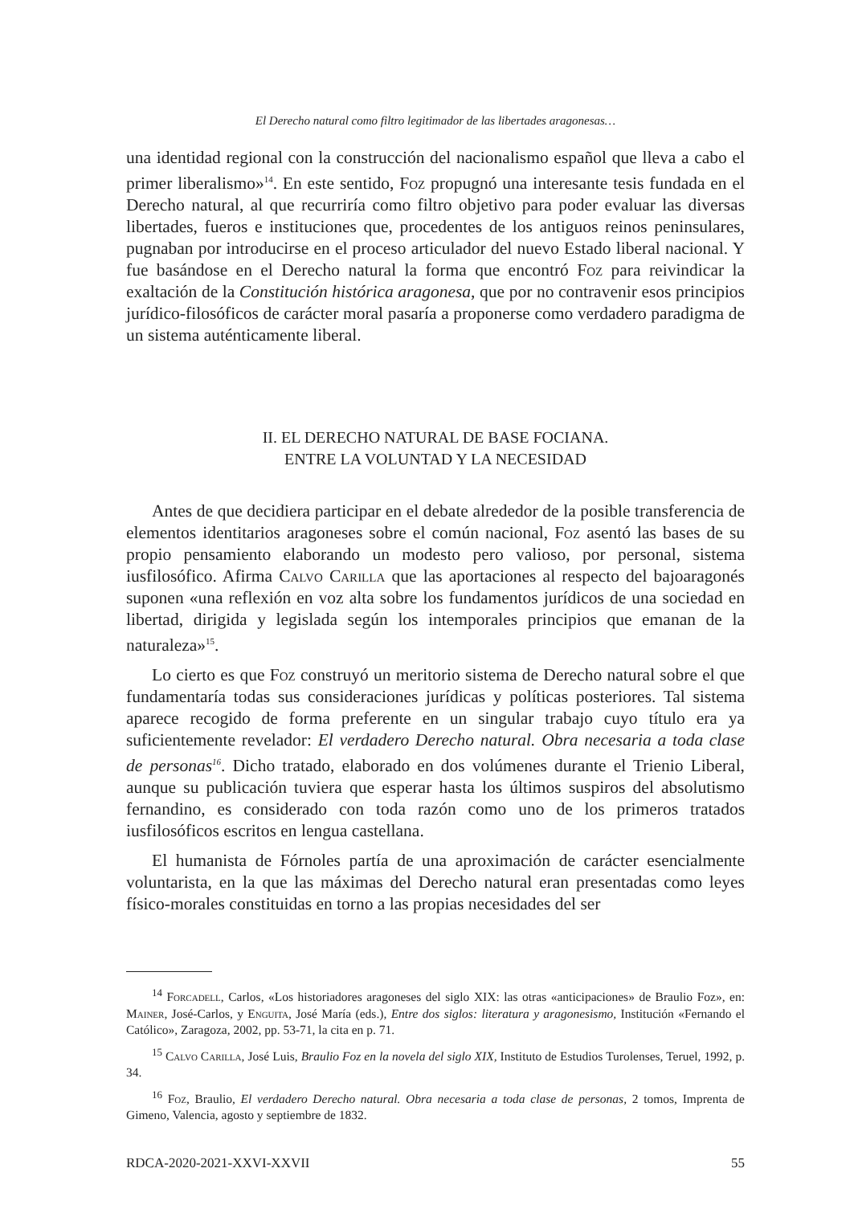El Derecho natural como filtro legitimador de las libertades aragonesas…
una identidad regional con la construcción del nacionalismo español que lleva a cabo el primer liberalismo»<sup>14</sup>. En este sentido, Foz propugnó una interesante tesis fundada en el Derecho natural, al que recurriría como filtro objetivo para poder evaluar las diversas libertades, fueros e instituciones que, procedentes de los antiguos reinos peninsulares, pugnaban por introducirse en el proceso articulador del nuevo Estado liberal nacional. Y fue basándose en el Derecho natural la forma que encontró Foz para reivindicar la exaltación de la Constitución histórica aragonesa, que por no contravenir esos principios jurídico-filosóficos de carácter moral pasaría a proponerse como verdadero paradigma de un sistema auténticamente liberal.
II. EL DERECHO NATURAL DE BASE FOCIANA.
ENTRE LA VOLUNTAD Y LA NECESIDAD
Antes de que decidiera participar en el debate alrededor de la posible transferencia de elementos identitarios aragoneses sobre el común nacional, Foz asentó las bases de su propio pensamiento elaborando un modesto pero valioso, por personal, sistema iusfilosófico. Afirma Calvo Carilla que las aportaciones al respecto del bajoaragonés suponen «una reflexión en voz alta sobre los fundamentos jurídicos de una sociedad en libertad, dirigida y legislada según los intemporales principios que emanan de la naturaleza»<sup>15</sup>.
Lo cierto es que Foz construyó un meritorio sistema de Derecho natural sobre el que fundamentaría todas sus consideraciones jurídicas y políticas posteriores. Tal sistema aparece recogido de forma preferente en un singular trabajo cuyo título era ya suficientemente revelador: El verdadero Derecho natural. Obra necesaria a toda clase de personas<sup>16</sup>. Dicho tratado, elaborado en dos volúmenes durante el Trienio Liberal, aunque su publicación tuviera que esperar hasta los últimos suspiros del absolutismo fernandino, es considerado con toda razón como uno de los primeros tratados iusfilosóficos escritos en lengua castellana.
El humanista de Fórnoles partía de una aproximación de carácter esencialmente voluntarista, en la que las máximas del Derecho natural eran presentadas como leyes físico-morales constituidas en torno a las propias necesidades del ser
<sup>14</sup> Forcadell, Carlos, «Los historiadores aragoneses del siglo XIX: las otras «anticipaciones» de Braulio Foz», en: Mainer, José-Carlos, y Enguita, José María (eds.), Entre dos siglos: literatura y aragonesismo, Institución «Fernando el Católico», Zaragoza, 2002, pp. 53-71, la cita en p. 71.
<sup>15</sup> Calvo Carilla, José Luis, Braulio Foz en la novela del siglo XIX, Instituto de Estudios Turolenses, Teruel, 1992, p. 34.
<sup>16</sup> Foz, Braulio, El verdadero Derecho natural. Obra necesaria a toda clase de personas, 2 tomos, Imprenta de Gimeno, Valencia, agosto y septiembre de 1832.
RDCA-2020-2021-XXVI-XXVII 55